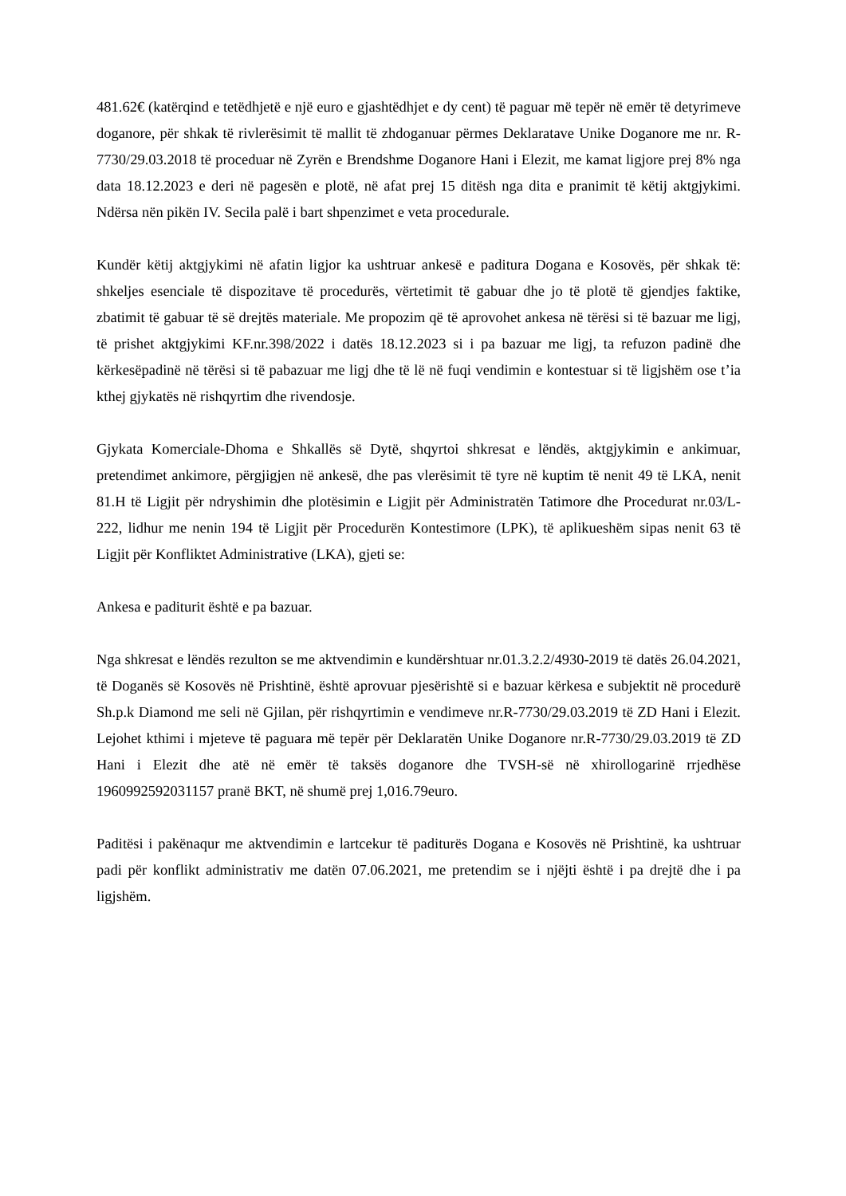481.62€ (katërqind e tetëdhjetë e një euro e gjashtëdhjet e dy cent) të paguar më tepër në emër të detyrimeve doganore, për shkak të rivlerësimit të mallit të zhdoganuar përmes Deklaratave Unike Doganore me nr. R-7730/29.03.2018 të proceduar në Zyrën e Brendshme Doganore Hani i Elezit, me kamat ligjore prej 8% nga data 18.12.2023 e deri në pagesën e plotë, në afat prej 15 ditësh nga dita e pranimit të këtij aktgjykimi. Ndërsa nën pikën IV. Secila palë i bart shpenzimet e veta procedurale.
Kundër këtij aktgjykimi në afatin ligjor ka ushtruar ankesë e paditura Dogana e Kosovës, për shkak të: shkeljes esenciale të dispozitave të procedurës, vërtetimit të gabuar dhe jo të plotë të gjendjes faktike, zbatimit të gabuar të së drejtës materiale. Me propozim që të aprovohet ankesa në tërësi si të bazuar me ligj, të prishet aktgjykimi KF.nr.398/2022 i datës 18.12.2023 si i pa bazuar me ligj, ta refuzon padinë dhe kërkesëpadinë në tërësi si të pabazuar me ligj dhe të lë në fuqi vendimin e kontestuar si të ligjshëm ose t’ia kthej gjykatës në rishqyrtim dhe rivendosje.
Gjykata Komerciale-Dhoma e Shkallës së Dytë, shqyrtoi shkresat e lëndës, aktgjykimin e ankimuar, pretendimet ankimore, përgjigjen në ankesë, dhe pas vlerësimit të tyre në kuptim të nenit 49 të LKA, nenit 81.H të Ligjit për ndryshimin dhe plotësimin e Ligjit për Administratën Tatimore dhe Procedurat nr.03/L-222, lidhur me nenin 194 të Ligjit për Procedurën Kontestimore (LPK), të aplikueshëm sipas nenit 63 të Ligjit për Konfliktet Administrative (LKA), gjeti se:
Ankesa e paditurit është e pa bazuar.
Nga shkresat e lëndës rezulton se me aktvendimin e kundërshtuar nr.01.3.2.2/4930-2019 të datës 26.04.2021, të Doganës së Kosovës në Prishtinë, është aprovuar pjesërishtë si e bazuar kërkesa e subjektit në procedurë Sh.p.k Diamond me seli në Gjilan, për rishqyrtimin e vendimeve nr.R-7730/29.03.2019 të ZD Hani i Elezit. Lejohet kthimi i mjeteve të paguara më tepër për Deklaratën Unike Doganore nr.R-7730/29.03.2019 të ZD Hani i Elezit dhe atë në emër të taksës doganore dhe TVSH-së në xhirollogarinë rrjedhëse 1960992592031157 pranë BKT, në shumë prej 1,016.79euro.
Paditësi i pakënaqur me aktvendimin e lartcekur të paditurës Dogana e Kosovës në Prishtinë, ka ushtruar padi për konflikt administrativ me datën 07.06.2021, me pretendim se i njëjti është i pa drejtë dhe i pa ligjshëm.